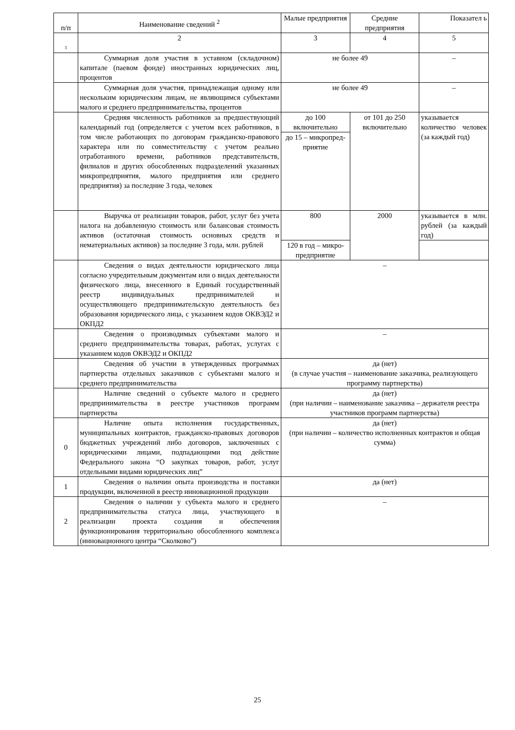| п/п | Наименование сведений <sup>2</sup> | Малые предприятия | Средние предприятия | Показател ь |
| --- | --- | --- | --- | --- |
| 3 | 2 | 3 | 4 | 5 |
| | Суммарная доля участия в уставном (складочном) капитале (паевом фонде) иностранных юридических лиц, процентов | не более 49 | | – |
| | Суммарная доля участия, принадлежащая одному или нескольким юридическим лицам, не являющимся субъектами малого и среднего предпринимательства, процентов | не более 49 | | – |
| | Средняя численность работников за предшествующий календарный год (определяется с учетом всех работников, в том числе работающих по договорам гражданско-правового характера или по совместительству с учетом реально отработанного времени, работников представительств, филиалов и других обособленных подразделений указанных микропредприятия, малого предприятия или среднего предприятия) за последние 3 года, человек | до 100 включительно | от 101 до 250 включительно | указывается количество человек (за каждый год) |
| | | до 15 – микропред-приятие | | |
| | Выручка от реализации товаров, работ, услуг без учета налога на добавленную стоимость или балансовая стоимость активов (остаточная стоимость основных средств и нематериальных активов) за последние 3 года, млн. рублей | 800 | 2000 | указывается в млн. рублей (за каждый год) |
| | | 120 в год – микро-предприятие | | |
| | Сведения о видах деятельности юридического лица согласно учредительным документам или о видах деятельности физического лица, внесенного в Единый государственный реестр индивидуальных предпринимателей и осуществляющего предпринимательскую деятельность без образования юридического лица, с указанием кодов ОКВЭД2 и ОКПД2 | – | | |
| | Сведения о производимых субъектами малого и среднего предпринимательства товарах, работах, услугах с указанием кодов ОКВЭД2 и ОКПД2 | – | | |
| | Сведения об участии в утвержденных программах партнерства отдельных заказчиков с субъектами малого и среднего предпринимательства | да (нет) (в случае участия – наименование заказчика, реализующего программу партнерства) | | |
| | Наличие сведений о субъекте малого и среднего предпринимательства в реестре участников программ партнерства | да (нет) (при наличии – наименование заказчика – держателя реестра участников программ партнерства) | | |
| 0 | Наличие опыта исполнения государственных, муниципальных контрактов, гражданско-правовых договоров бюджетных учреждений либо договоров, заключенных с юридическими лицами, подпадающими под действие Федерального закона “О закупках товаров, работ, услуг отдельными видами юридических лиц” | да (нет) (при наличии – количество исполненных контрактов и общая сумма) | | |
| 1 | Сведения о наличии опыта производства и поставки продукции, включенной в реестр инновационной продукции | да (нет) | | |
| 2 | Сведения о наличии у субъекта малого и среднего предпринимательства статуса лица, участвующего в реализации проекта создания и обеспечения функционирования территориально обособленного комплекса (инновационного центра “Сколково”) | – | | |
25